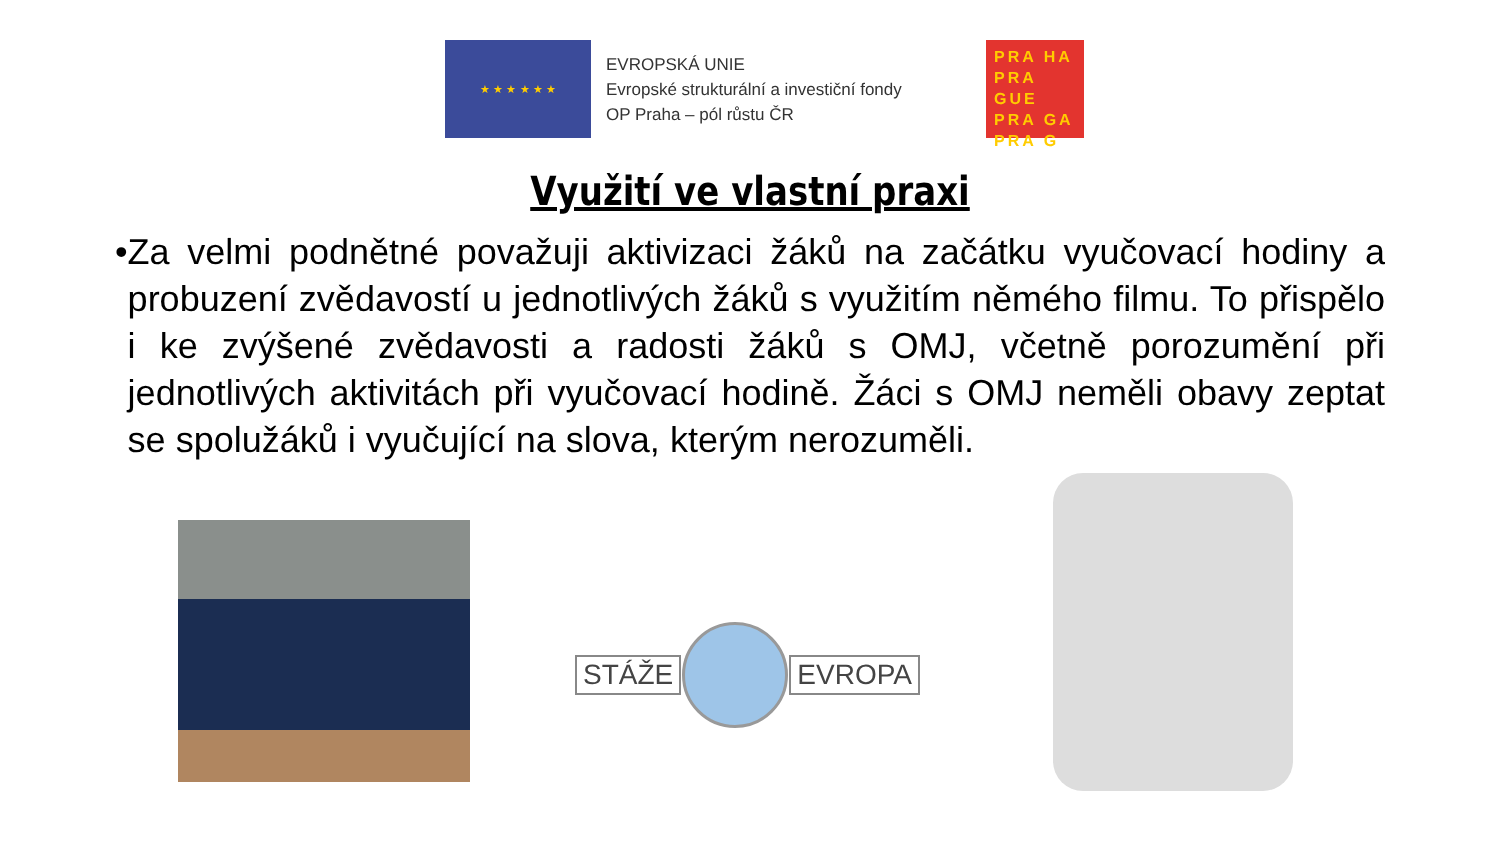★ ★ ★ ★ ★ ★
EVROPSKÁ UNIE
Evropské strukturální a investiční fondy
OP Praha – pól růstu ČR
PRA HA
PRA GUE
PRA GA
PRA G
Využití ve vlastní praxi
• Za velmi podnětné považuji aktivizaci žáků na začátku vyučovací hodiny a probuzení zvědavostí u jednotlivých žáků s využitím němého filmu. To přispělo i ke zvýšené zvědavosti a radosti žáků s OMJ, včetně porozumění při jednotlivých aktivitách při vyučovací hodině. Žáci s OMJ neměli obavy zeptat se spolužáků i vyučující na slova, kterým nerozuměli.
STÁŽE EVROPA